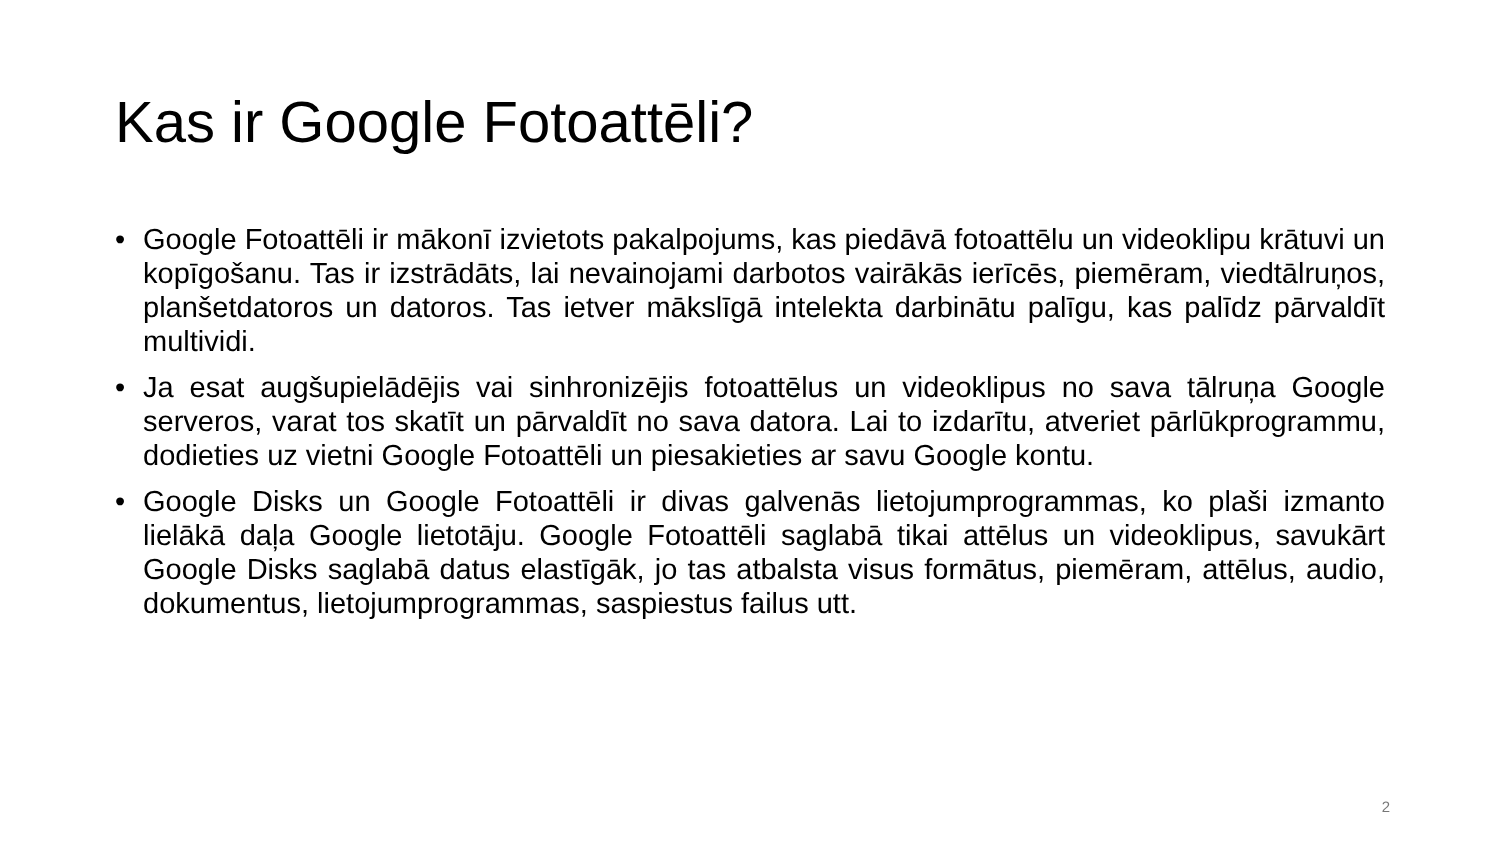Kas ir Google Fotoattēli?
• Google Fotoattēli ir mākonī izvietots pakalpojums, kas piedāvā fotoattēlu un videoklipu krātuvi un kopīgošanu. Tas ir izstrādāts, lai nevainojami darbotos vairākās ierīcēs, piemēram, viedtālruņos, planšetdatoros un datoros. Tas ietver mākslīgā intelekta darbinātu palīgu, kas palīdz pārvaldīt multividi.
• Ja esat augšupielādējis vai sinhronizējis fotoattēlus un videoklipus no sava tālruņa Google serveros, varat tos skatīt un pārvaldīt no sava datora. Lai to izdarītu, atveriet pārlūkprogrammu, dodieties uz vietni Google Fotoattēli un piesakieties ar savu Google kontu.
• Google Disks un Google Fotoattēli ir divas galvenās lietojumprogrammas, ko plaši izmanto lielākā daļa Google lietotāju. Google Fotoattēli saglabā tikai attēlus un videoklipus, savukārt Google Disks saglabā datus elastīgāk, jo tas atbalsta visus formātus, piemēram, attēlus, audio, dokumentus, lietojumprogrammas, saspiestus failus utt.
2